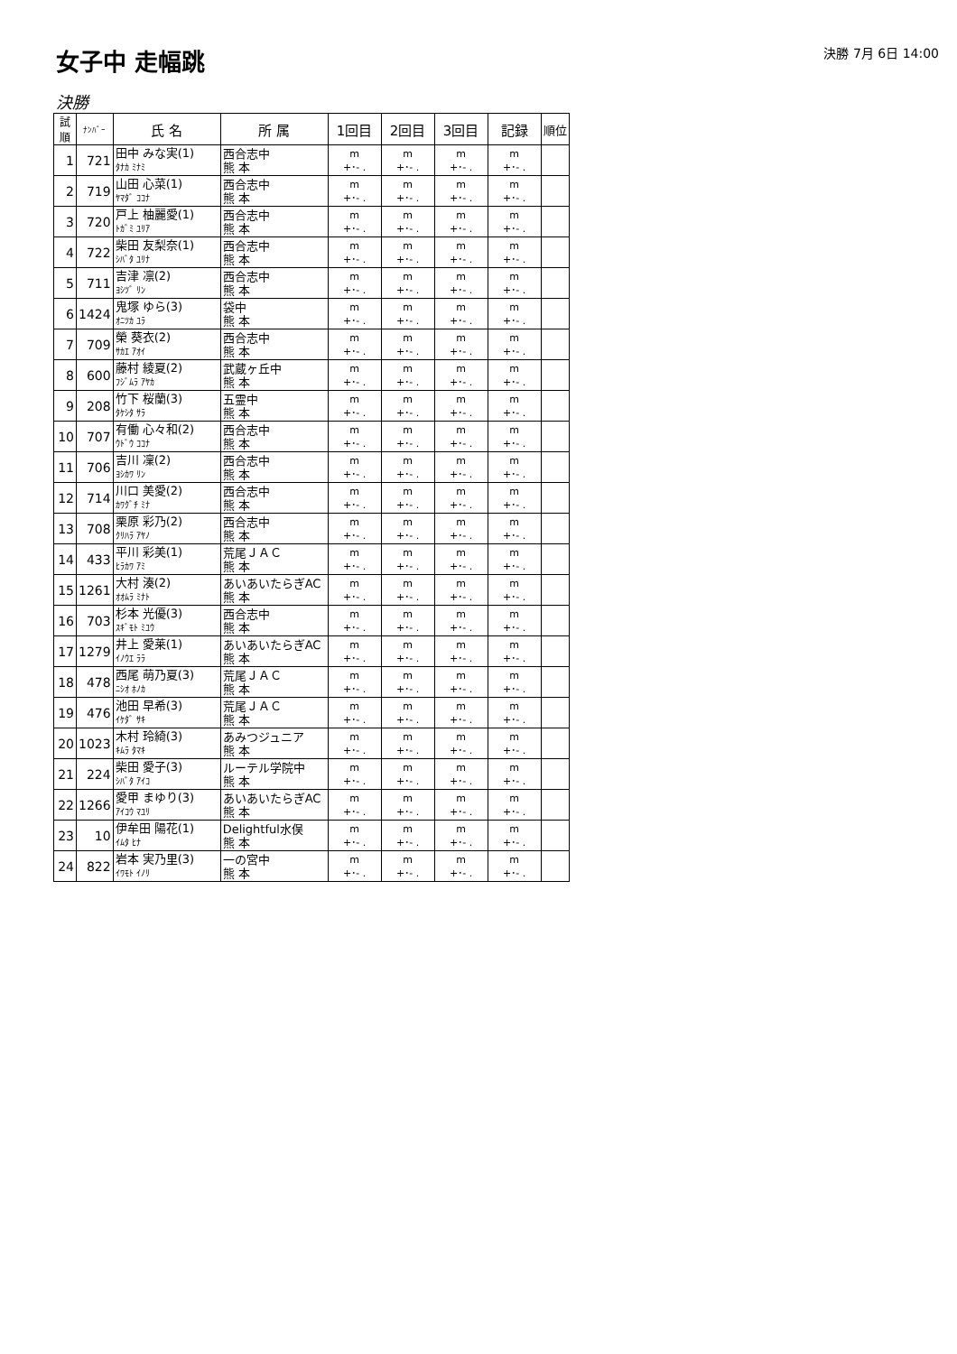女子中 走幅跳
決勝 7月 6日 14:00
決勝
| 試順 | ﾅﾝﾊﾞｰ | 氏 名 | 所 属 | 1回目 | 2回目 | 3回目 | 記録 | 順位 |
| --- | --- | --- | --- | --- | --- | --- | --- | --- |
| 1 | 721 | 田中 みな実(1) ﾀﾅｶ ﾐﾅﾐ | 西合志中 熊 本 | m +･- . | m +･- . | m +･- . | m +･- . | |
| 2 | 719 | 山田 心菜(1) ﾔﾏﾀﾞ ｺｺﾅ | 西合志中 熊 本 | m +･- . | m +･- . | m +･- . | m +･- . | |
| 3 | 720 | 戸上 柚麗愛(1) ﾄｶﾞﾐ ﾕﾘｱ | 西合志中 熊 本 | m +･- . | m +･- . | m +･- . | m +･- . | |
| 4 | 722 | 柴田 友梨奈(1) ｼﾊﾞﾀ ﾕﾘﾅ | 西合志中 熊 本 | m +･- . | m +･- . | m +･- . | m +･- . | |
| 5 | 711 | 吉津 凛(2) ﾖｼﾂﾞ ﾘﾝ | 西合志中 熊 本 | m +･- . | m +･- . | m +･- . | m +･- . | |
| 6 | 1424 | 鬼塚 ゆら(3) ｵﾆﾂｶ ﾕﾗ | 袋中 熊 本 | m +･- . | m +･- . | m +･- . | m +･- . | |
| 7 | 709 | 榮 葵衣(2) ｻｶｴ ｱｵｲ | 西合志中 熊 本 | m +･- . | m +･- . | m +･- . | m +･- . | |
| 8 | 600 | 藤村 綾夏(2) ﾌｼﾞﾑﾗ ｱﾔｶ | 武蔵ヶ丘中 熊 本 | m +･- . | m +･- . | m +･- . | m +･- . | |
| 9 | 208 | 竹下 桜蘭(3) ﾀｹｼﾀ ｻﾗ | 五霊中 熊 本 | m +･- . | m +･- . | m +･- . | m +･- . | |
| 10 | 707 | 有働 心々和(2) ｳﾄﾞｳ ｺｺﾅ | 西合志中 熊 本 | m +･- . | m +･- . | m +･- . | m +･- . | |
| 11 | 706 | 吉川 凜(2) ﾖｼｶﾜ ﾘﾝ | 西合志中 熊 本 | m +･- . | m +･- . | m +･- . | m +･- . | |
| 12 | 714 | 川口 美愛(2) ｶﾜｸﾞﾁ ﾐﾅ | 西合志中 熊 本 | m +･- . | m +･- . | m +･- . | m +･- . | |
| 13 | 708 | 栗原 彩乃(2) ｸﾘﾊﾗ ｱﾔﾉ | 西合志中 熊 本 | m +･- . | m +･- . | m +･- . | m +･- . | |
| 14 | 433 | 平川 彩美(1) ﾋﾗｶﾜ ｱﾐ | 荒尾ＪＡＣ 熊 本 | m +･- . | m +･- . | m +･- . | m +･- . | |
| 15 | 1261 | 大村 湊(2) ｵｵﾑﾗ ﾐﾅﾄ | あいあいたらぎAC 熊 本 | m +･- . | m +･- . | m +･- . | m +･- . | |
| 16 | 703 | 杉本 光優(3) ｽｷﾞﾓﾄ ﾐﾕｳ | 西合志中 熊 本 | m +･- . | m +･- . | m +･- . | m +･- . | |
| 17 | 1279 | 井上 愛莱(1) ｲﾉｳｴ ﾗﾗ | あいあいたらぎAC 熊 本 | m +･- . | m +･- . | m +･- . | m +･- . | |
| 18 | 478 | 西尾 萌乃夏(3) ﾆｼｵ ﾎﾉｶ | 荒尾ＪＡＣ 熊 本 | m +･- . | m +･- . | m +･- . | m +･- . | |
| 19 | 476 | 池田 早希(3) ｲｹﾀﾞ ｻｷ | 荒尾ＪＡＣ 熊 本 | m +･- . | m +･- . | m +･- . | m +･- . | |
| 20 | 1023 | 木村 玲綺(3) ｷﾑﾗ ﾀﾏｷ | あみつジュニア 熊 本 | m +･- . | m +･- . | m +･- . | m +･- . | |
| 21 | 224 | 柴田 愛子(3) ｼﾊﾞﾀ ｱｲｺ | ルーテル学院中 熊 本 | m +･- . | m +･- . | m +･- . | m +･- . | |
| 22 | 1266 | 愛甲 まゆり(3) ｱｲｺｳ ﾏﾕﾘ | あいあいたらぎAC 熊 本 | m +･- . | m +･- . | m +･- . | m +･- . | |
| 23 | 10 | 伊牟田 陽花(1) ｲﾑﾀ ﾋﾅ | Delightful水俣 熊 本 | m +･- . | m +･- . | m +･- . | m +･- . | |
| 24 | 822 | 岩本 実乃里(3) ｲﾜﾓﾄ ｲﾉﾘ | 一の宮中 熊 本 | m +･- . | m +･- . | m +･- . | m +･- . | |